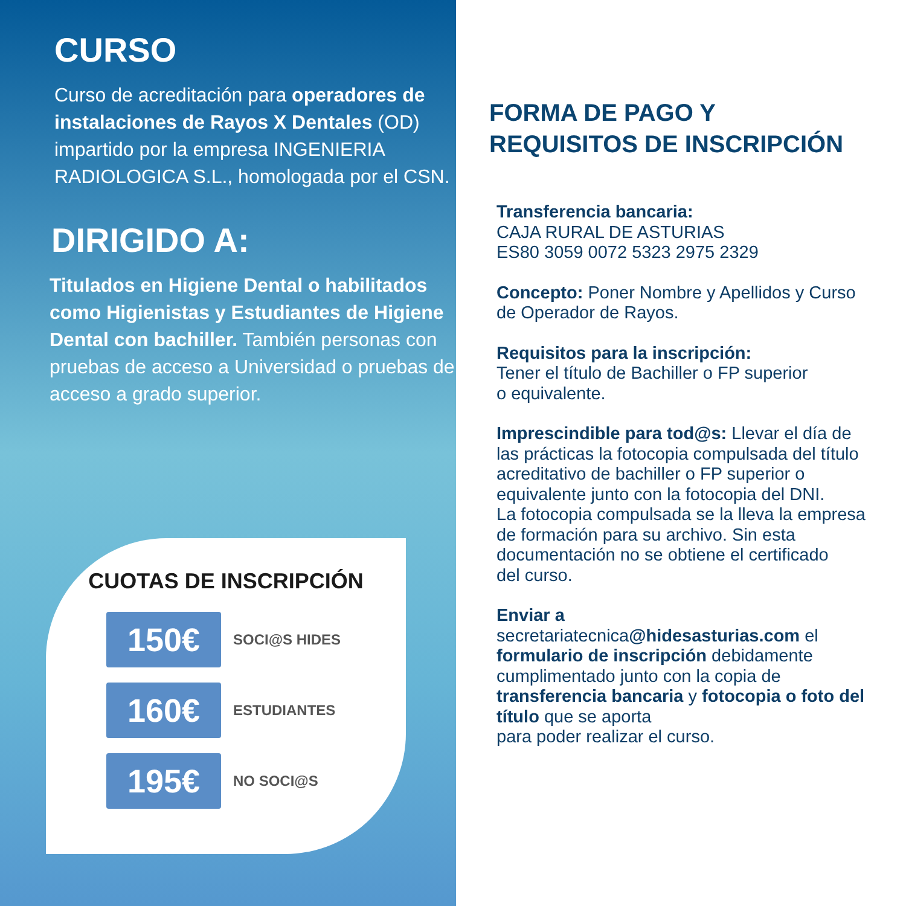CURSO
Curso de acreditación para operadores de instalaciones de Rayos X Dentales (OD) impartido por la empresa INGENIERIA RADIOLOGICA S.L., homologada por el CSN.
DIRIGIDO A:
Titulados en Higiene Dental o habilitados como Higienistas y Estudiantes de Higiene Dental con bachiller. También personas con pruebas de acceso a Universidad o pruebas de acceso a grado superior.
CUOTAS DE INSCRIPCIÓN
150€
SOCI@S HIDES
160€
ESTUDIANTES
195€
NO SOCI@S
FORMA DE PAGO Y
REQUISITOS DE INSCRIPCIÓN
Transferencia bancaria:
CAJA RURAL DE ASTURIAS
ES80 3059 0072 5323 2975 2329
Concepto: Poner Nombre y Apellidos y Curso
de Operador de Rayos.
Requisitos para la inscripción:
Tener el título de Bachiller o FP superior
o equivalente.
Imprescindible para tod@s: Llevar el día de
las prácticas la fotocopia compulsada del título acreditativo de bachiller o FP superior o equivalente junto con la fotocopia del DNI.
La fotocopia compulsada se la lleva la empresa de formación para su archivo. Sin esta documentación no se obtiene el certificado
del curso.
Enviar a
secretariatecnica@hidesasturias.com el formulario de inscripción debidamente cumplimentado junto con la copia de transferencia bancaria y fotocopia o foto del título que se aporta
para poder realizar el curso.